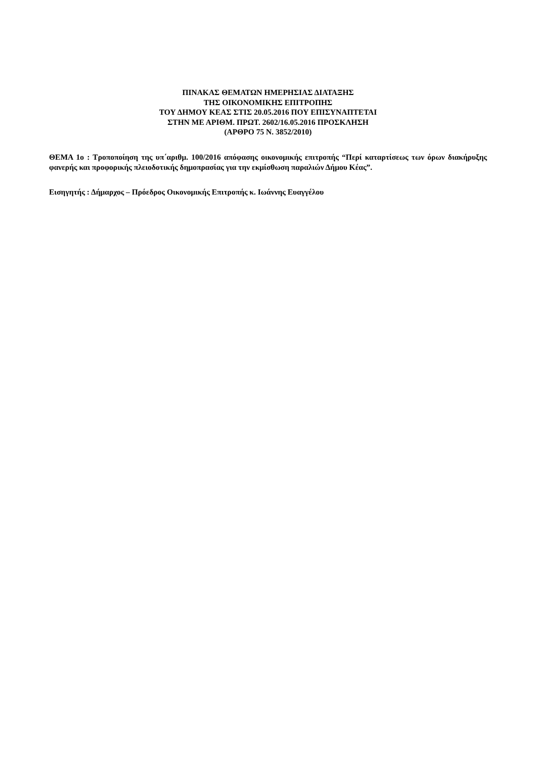ΠΙΝΑΚΑΣ ΘΕΜΑΤΩΝ ΗΜΕΡΗΣΙΑΣ ΔΙΑΤΑΞΗΣ
ΤΗΣ ΟΙΚΟΝΟΜΙΚΗΣ ΕΠΙΤΡΟΠΗΣ
ΤΟΥ ΔΗΜΟΥ ΚΕΑΣ ΣΤΙΣ 20.05.2016 ΠΟΥ ΕΠΙΣΥΝΑΠΤΕΤΑΙ
ΣΤΗΝ ΜΕ ΑΡΙΘΜ. ΠΡΩΤ. 2602/16.05.2016 ΠΡΟΣΚΛΗΣΗ
(ΑΡΘΡΟ 75 Ν. 3852/2010)
ΘΕΜΑ 1ο : Τροποποίηση της υπ΄αριθμ. 100/2016 απόφασης οικονομικής επιτροπής “Περί καταρτίσεως των όρων διακήρυξης φανερής και προφορικής πλειοδοτικής δημοπρασίας για την εκμίσθωση παραλιών Δήμου Κέας”.
Εισηγητής : Δήμαρχος – Πρόεδρος Οικονομικής Επιτροπής κ. Ιωάννης Ευαγγέλου